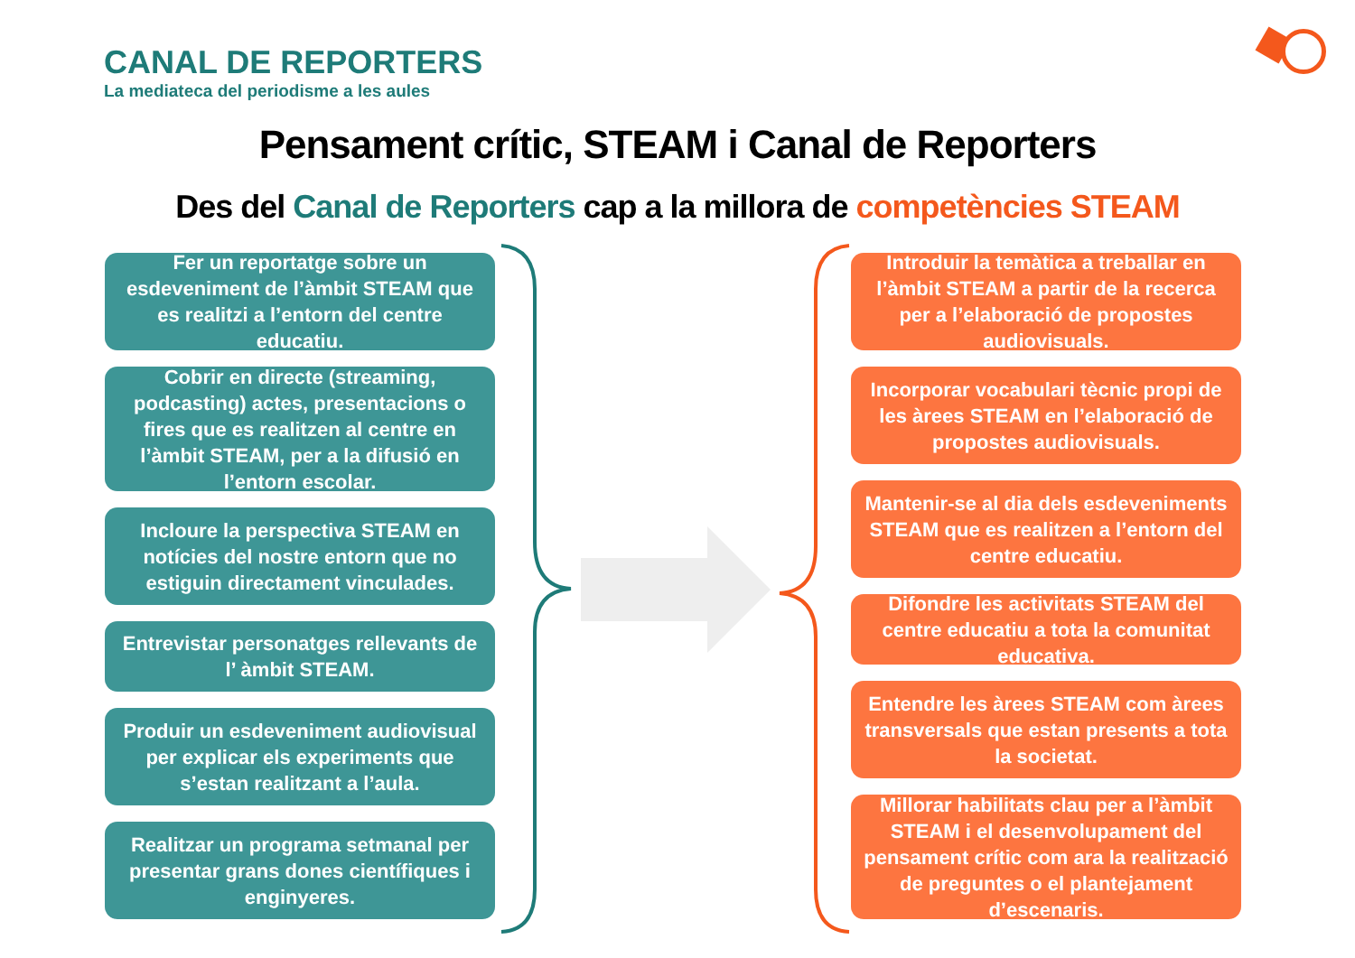CANAL DE REPORTERS
La mediateca del periodisme a les aules
Pensament crític, STEAM i Canal de Reporters
Des del Canal de Reporters cap a la millora de competències STEAM
Fer un reportatge sobre un esdeveniment de l’àmbit STEAM que es realitzi a l’entorn del centre educatiu.
Cobrir en directe (streaming, podcasting) actes, presentacions o fires que es realitzen al centre en l’àmbit STEAM, per a la difusió en l’entorn escolar.
Incloure la perspectiva STEAM en notícies del nostre entorn que no estiguin directament vinculades.
Entrevistar personatges rellevants de l’ àmbit STEAM.
Produir un esdeveniment audiovisual per explicar els experiments que s’estan realitzant a l’aula.
Realitzar un programa setmanal per presentar grans dones científiques i enginyeres.
Introduir la temàtica a treballar en l’àmbit STEAM a partir de la recerca per a l’elaboració de propostes audiovisuals.
Incorporar vocabulari tècnic propi de les àrees STEAM en l’elaboració de propostes audiovisuals.
Mantenir-se al dia dels esdeveniments STEAM que es realitzen a l’entorn del centre educatiu.
Difondre les activitats STEAM del centre educatiu a tota la comunitat educativa.
Entendre les àrees STEAM com àrees transversals que estan presents a tota la societat.
Millorar habilitats clau per a l’àmbit STEAM i el desenvolupament del pensament crític com ara la realització de preguntes o el plantejament d’escenaris.